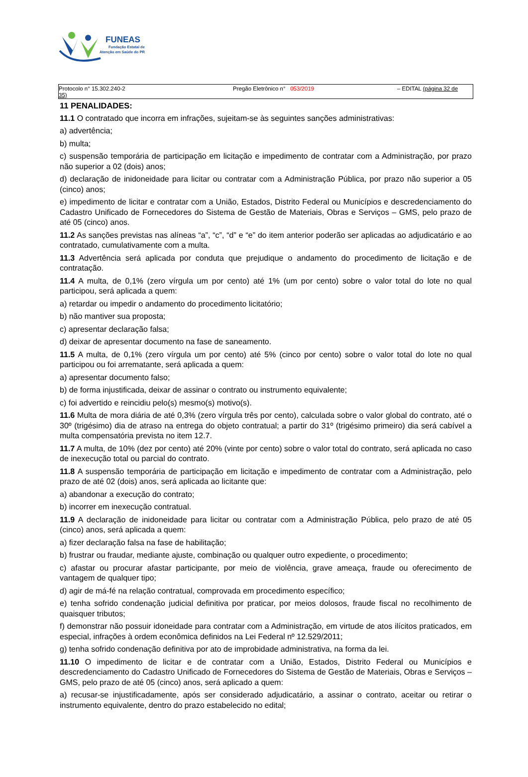FUNEAS
Fundação Estatal de
Atenção em Saúde do PR
Protocolo n° 15.302.240-2 Pregão Eletrônico n° 053/2019 – EDITAL (página 32 de
35)
11 PENALIDADES:
11.1 O contratado que incorra em infrações, sujeitam-se às seguintes sanções administrativas:
a) advertência;
b) multa;
c) suspensão temporária de participação em licitação e impedimento de contratar com a Administração, por prazo não superior a 02 (dois) anos;
d) declaração de inidoneidade para licitar ou contratar com a Administração Pública, por prazo não superior a 05 (cinco) anos;
e) impedimento de licitar e contratar com a União, Estados, Distrito Federal ou Municípios e descredenciamento do Cadastro Unificado de Fornecedores do Sistema de Gestão de Materiais, Obras e Serviços – GMS, pelo prazo de até 05 (cinco) anos.
11.2 As sanções previstas nas alíneas “a”, “c”, “d” e “e” do item anterior poderão ser aplicadas ao adjudicatário e ao contratado, cumulativamente com a multa.
11.3 Advertência será aplicada por conduta que prejudique o andamento do procedimento de licitação e de contratação.
11.4 A multa, de 0,1% (zero vírgula um por cento) até 1% (um por cento) sobre o valor total do lote no qual participou, será aplicada a quem:
a) retardar ou impedir o andamento do procedimento licitatório;
b) não mantiver sua proposta;
c) apresentar declaração falsa;
d) deixar de apresentar documento na fase de saneamento.
11.5 A multa, de 0,1% (zero vírgula um por cento) até 5% (cinco por cento) sobre o valor total do lote no qual participou ou foi arrematante, será aplicada a quem:
a) apresentar documento falso;
b) de forma injustificada, deixar de assinar o contrato ou instrumento equivalente;
c) foi advertido e reincidiu pelo(s) mesmo(s) motivo(s).
11.6 Multa de mora diária de até 0,3% (zero vírgula três por cento), calculada sobre o valor global do contrato, até o 30º (trigésimo) dia de atraso na entrega do objeto contratual; a partir do 31º (trigésimo primeiro) dia será cabível a multa compensatória prevista no item 12.7.
11.7 A multa, de 10% (dez por cento) até 20% (vinte por cento) sobre o valor total do contrato, será aplicada no caso de inexecução total ou parcial do contrato.
11.8 A suspensão temporária de participação em licitação e impedimento de contratar com a Administração, pelo prazo de até 02 (dois) anos, será aplicada ao licitante que:
a) abandonar a execução do contrato;
b) incorrer em inexecução contratual.
11.9 A declaração de inidoneidade para licitar ou contratar com a Administração Pública, pelo prazo de até 05 (cinco) anos, será aplicada a quem:
a) fizer declaração falsa na fase de habilitação;
b) frustrar ou fraudar, mediante ajuste, combinação ou qualquer outro expediente, o procedimento;
c) afastar ou procurar afastar participante, por meio de violência, grave ameaça, fraude ou oferecimento de vantagem de qualquer tipo;
d) agir de má-fé na relação contratual, comprovada em procedimento específico;
e) tenha sofrido condenação judicial definitiva por praticar, por meios dolosos, fraude fiscal no recolhimento de quaisquer tributos;
f) demonstrar não possuir idoneidade para contratar com a Administração, em virtude de atos ilícitos praticados, em especial, infrações à ordem econômica definidos na Lei Federal nº 12.529/2011;
g) tenha sofrido condenação definitiva por ato de improbidade administrativa, na forma da lei.
11.10 O impedimento de licitar e de contratar com a União, Estados, Distrito Federal ou Municípios e descredenciamento do Cadastro Unificado de Fornecedores do Sistema de Gestão de Materiais, Obras e Serviços – GMS, pelo prazo de até 05 (cinco) anos, será aplicado a quem:
a) recusar-se injustificadamente, após ser considerado adjudicatário, a assinar o contrato, aceitar ou retirar o instrumento equivalente, dentro do prazo estabelecido no edital;